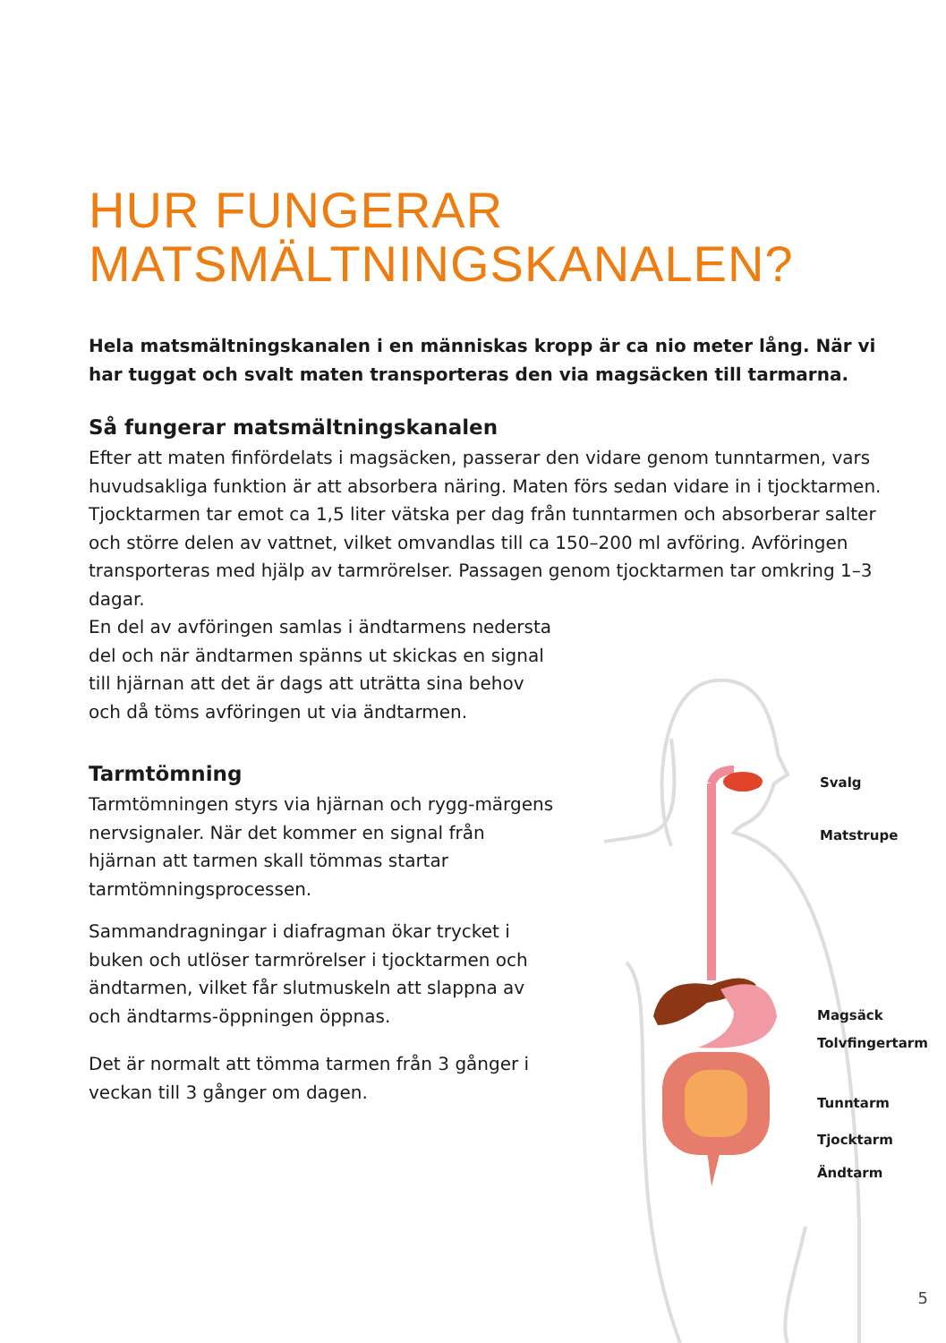HUR FUNGERAR
MATSMÄLTNINGSKANALEN?
Hela matsmältningskanalen i en människas kropp är ca nio meter lång. När vi har tuggat och svalt maten transporteras den via magsäcken till tarmarna.
Så fungerar matsmältningskanalen
Efter att maten finfördelats i magsäcken, passerar den vidare genom tunntarmen, vars huvudsakliga funktion är att absorbera näring. Maten förs sedan vidare in i tjocktarmen. Tjocktarmen tar emot ca 1,5 liter vätska per dag från tunntarmen och absorberar salter och större delen av vattnet, vilket omvandlas till ca 150–200 ml avföring. Avföringen transporteras med hjälp av tarmrörelser. Passagen genom tjocktarmen tar omkring 1–3 dagar.
En del av avföringen samlas i ändtarmens nedersta del och när ändtarmen spänns ut skickas en signal till hjärnan att det är dags att uträtta sina behov och då töms avföringen ut via ändtarmen.
Tarmtömning
Tarmtömningen styrs via hjärnan och rygg-märgens nervsignaler. När det kommer en signal från hjärnan att tarmen skall tömmas startar tarmtömningsprocessen.
Sammandragningar i diafragman ökar trycket i buken och utlöser tarmrörelser i tjocktarmen och ändtarmen, vilket får slutmuskeln att slappna av och ändtarms-öppningen öppnas.
Det är normalt att tömma tarmen från 3 gånger i veckan till 3 gånger om dagen.
Svalg
Matstrupe
Magsäck
Tolvfingertarm
Tunntarm
Tjocktarm
Ändtarm
5